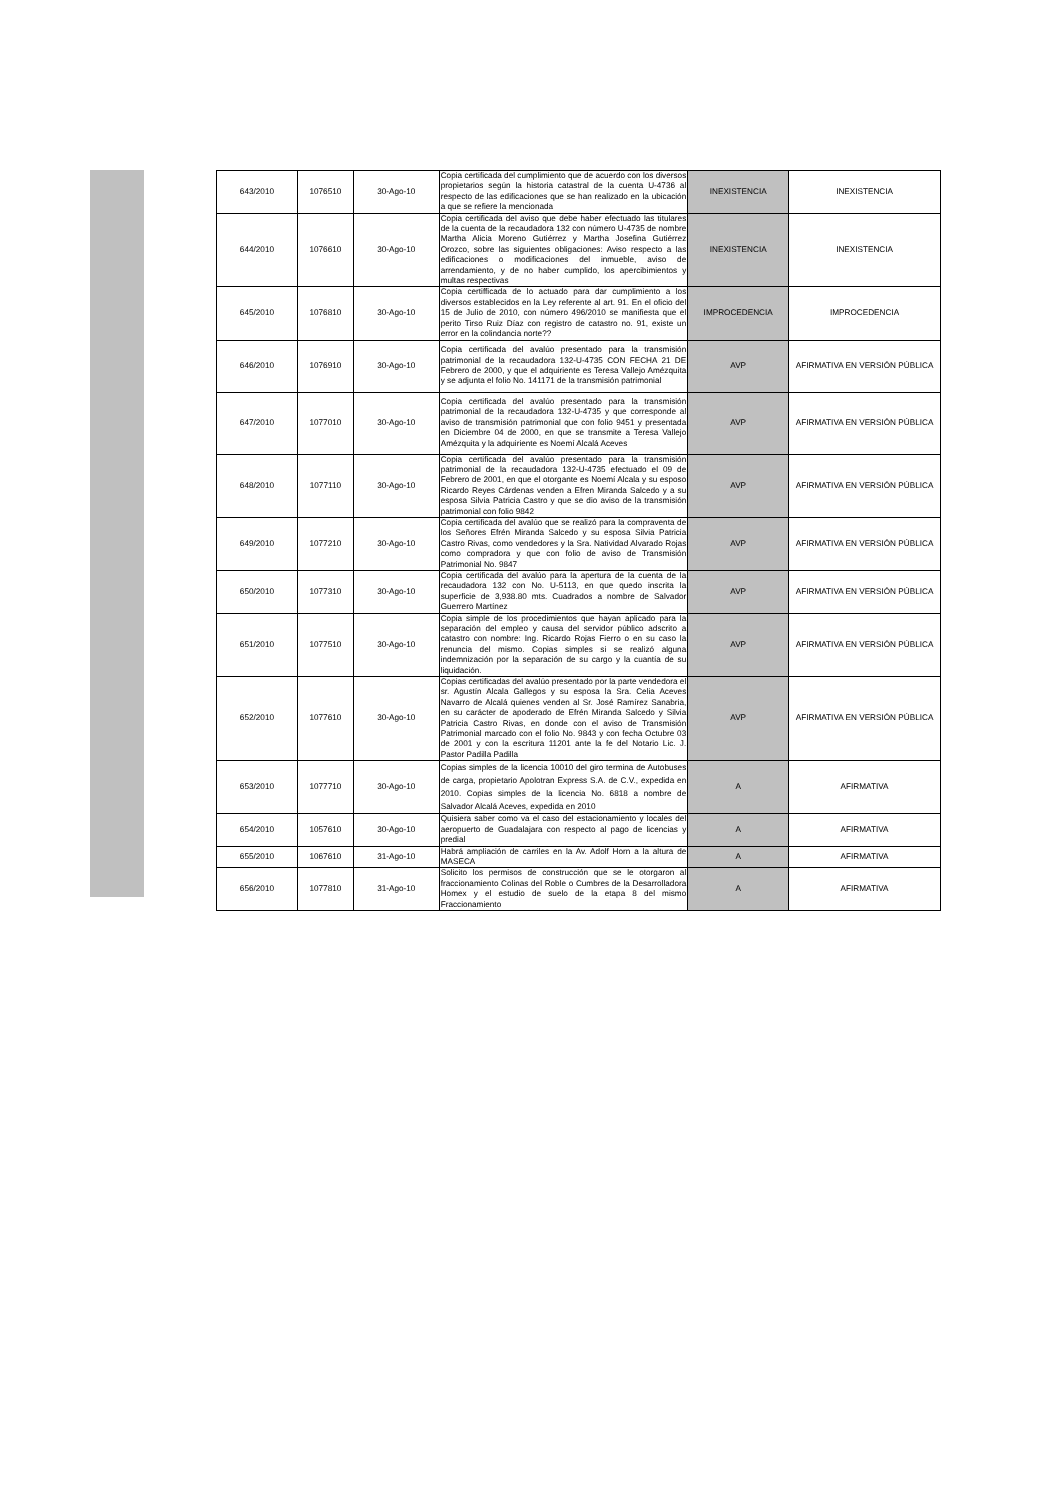| 643/2010 | 1076510 | 30-Ago-10 | Copia certificada del cumplimiento que de acuerdo con los diversos propietarios según la historia catastral de la cuenta U-4736 al respecto de las edificaciones que se han realizado en la ubicación a que se refiere la mencionada | INEXISTENCIA | INEXISTENCIA |
| 644/2010 | 1076610 | 30-Ago-10 | Copia certificada del aviso que debe haber efectuado las titulares de la cuenta de la recaudadora 132 con número U-4735 de nombre Martha Alicia Moreno Gutiérrez y Martha Josefina Gutiérrez Orozco, sobre las siguientes obligaciones: Aviso respecto a las edificaciones o modificaciones del inmueble, aviso de arrendamiento, y de no haber cumplido, los apercibimientos y multas respectivas | INEXISTENCIA | INEXISTENCIA |
| 645/2010 | 1076810 | 30-Ago-10 | Copia certifficada de lo actuado para dar cumplimiento a los diversos establecidos en la Ley referente al art. 91. En el oficio del 15 de Julio de 2010, con número 496/2010 se manifiesta que el perito Tirso Ruiz Díaz con registro de catastro no. 91, existe un error en la colindancia norte?? | IMPROCEDENCIA | IMPROCEDENCIA |
| 646/2010 | 1076910 | 30-Ago-10 | Copia certificada del avalúo presentado para la transmisión patrimonial de la recaudadora 132-U-4735 CON FECHA 21 DE Febrero de 2000, y que el adquiriente es Teresa Vallejo Amézquita y se adjunta el folio No. 141171 de la transmisión patrimonial | AVP | AFIRMATIVA EN VERSIÓN PÚBLICA |
| 647/2010 | 1077010 | 30-Ago-10 | Copia certificada del avalúo presentado para la transmisión patrimonial de la recaudadora 132-U-4735 y que corresponde al aviso de transmisión patrimonial que con folio 9451 y presentada en Diciembre 04 de 2000, en que se transmite a Teresa Vallejo Amézquita y la adquiriente es Noemí Alcalá Aceves | AVP | AFIRMATIVA EN VERSIÓN PÚBLICA |
| 648/2010 | 1077110 | 30-Ago-10 | Copia certificada del avalúo presentado para la transmisión patrimonial de la recaudadora 132-U-4735 efectuado el 09 de Febrero de 2001, en que el otorgante es Noemí Alcala y su esposo Ricardo Reyes Cárdenas venden a Efren Miranda Salcedo y a su esposa Silvia Patricia Castro y que se dio aviso de la transmisión patrimonial con folio 9842 | AVP | AFIRMATIVA EN VERSIÓN PÚBLICA |
| 649/2010 | 1077210 | 30-Ago-10 | Copia certificada del avalúo que se realizó para la compraventa de los Señores Efrén Miranda Salcedo y su esposa Silvia Patricia Castro Rivas, como vendedores y la Sra. Natividad Alvarado Rojas como compradora y que con folio de aviso de Transmisión Patrimonial No. 9847 | AVP | AFIRMATIVA EN VERSIÓN PÚBLICA |
| 650/2010 | 1077310 | 30-Ago-10 | Copia certificada del avalúo para la apertura de la cuenta de la recaudadora 132 con No. U-5113, en que quedo inscrita la superficie de 3,938.80 mts. Cuadrados a nombre de Salvador Guerrero Martínez | AVP | AFIRMATIVA EN VERSIÓN PÚBLICA |
| 651/2010 | 1077510 | 30-Ago-10 | Copia simple de los procedimientos que hayan aplicado para la separación del empleo y causa del servidor público adscrito a catastro con nombre: Ing. Ricardo Rojas Fierro o en su caso la renuncia del mismo. Copias simples si se realizó alguna indemnización por la separación de su cargo y la cuantía de su liquidación. | AVP | AFIRMATIVA EN VERSIÓN PÚBLICA |
| 652/2010 | 1077610 | 30-Ago-10 | Copias certificadas del avalúo presentado por la parte vendedora el sr. Agustín Alcala Gallegos y su esposa la Sra. Celia Aceves Navarro de Alcalá quienes venden al Sr. José Ramírez Sanabria, en su carácter de apoderado de Efrén Miranda Salcedo y Silvia Patricia Castro Rivas, en donde con el aviso de Transmisión Patrimonial marcado con el folio No. 9843 y con fecha Octubre 03 de 2001 y con la escritura 11201 ante la fe del Notario Lic. J. Pastor Padilla Padilla | AVP | AFIRMATIVA EN VERSIÓN PÚBLICA |
| 653/2010 | 1077710 | 30-Ago-10 | Copias simples de la licencia 10010 del giro termina de Autobuses de carga, propietario Apolotran Express S.A. de C.V., expedida en 2010. Copias simples de la licencia No. 6818 a nombre de Salvador Alcalá Aceves, expedida en 2010 | A | AFIRMATIVA |
| 654/2010 | 1057610 | 30-Ago-10 | Quisiera saber como va el caso del estacionamiento y locales del aeropuerto de Guadalajara con respecto al pago de licencias y predial | A | AFIRMATIVA |
| 655/2010 | 1067610 | 31-Ago-10 | Habrá ampliación de carriles en la Av. Adolf Horn a la altura de MASECA | A | AFIRMATIVA |
| 656/2010 | 1077810 | 31-Ago-10 | Solicito los permisos de construcción que se le otorgaron al fraccionamiento Colinas del Roble o Cumbres de la Desarrolladora Homex y el estudio de suelo de la etapa 8 del mismo Fraccionamiento | A | AFIRMATIVA |